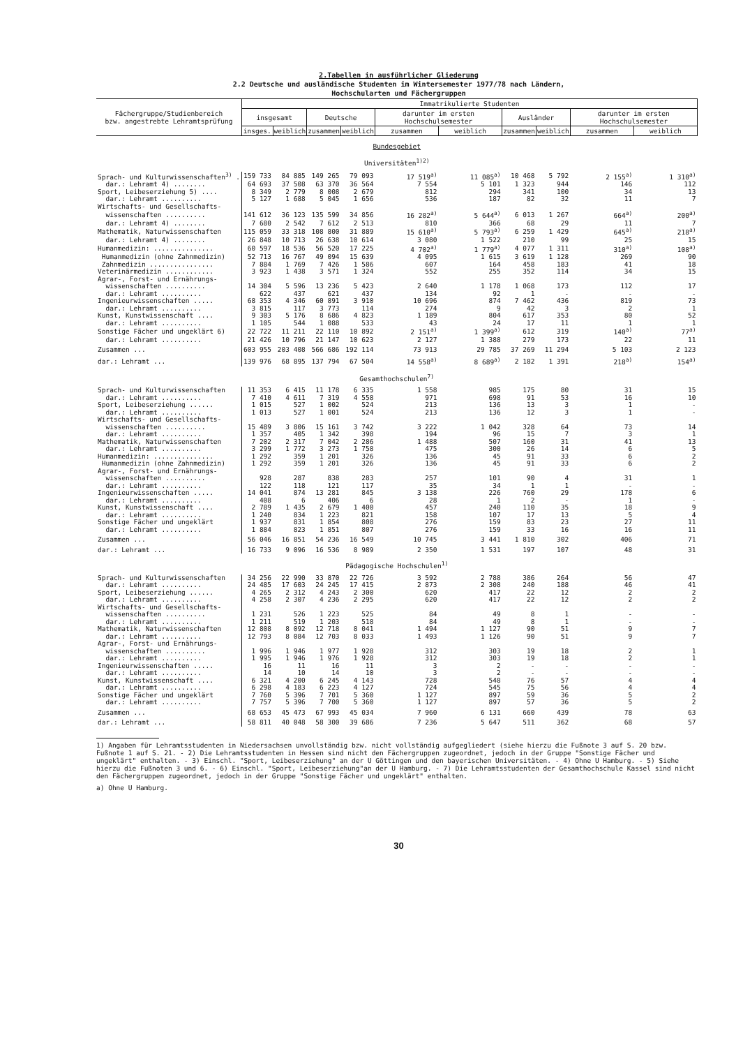2.Tabellen in ausführlicher Gliederung
2.2 Deutsche und ausländische Studenten im Wintersemester 1977/78 nach Ländern,
Hochschularten und Fächergruppen
| Fächergruppe/Studienbereich bzw. angestrebte Lehramtsprüfung | Immatrikulierte Studenten | | | | | | | | | |
| --- | --- | --- | --- | --- | --- | --- | --- | --- | --- | --- |
| | insgesamt | | Deutsche | | darunter im ersten Hochschulsemester | | Ausländer | | darunter im ersten Hochschulsemester | |
| | insges. | weiblich | zusammen | weiblich | zusammen | weiblich | zusammen | weiblich | zusammen | weiblich |
| Bundesgebiet Universitäten<sup>1)2)</sup> | | | | | | | | | | |
| Sprach- und Kulturwissenschaften<sup>3)</sup> . | 159 733 | 84 885 | 149 265 | 79 093 | 17 519<sup>a)</sup> | 11 085<sup>a)</sup> | 10 468 | 5 792 | 2 155<sup>a)</sup> | 1 310<sup>a)</sup> |
| dar.: Lehramt 4) ........ | 64 693 | 37 508 | 63 370 | 36 564 | 7 554 | 5 101 | 1 323 | 944 | 146 | 112 |
| Sport, Leibeserziehung 5) .... | 8 349 | 2 779 | 8 008 | 2 679 | 812 | 294 | 341 | 100 | 34 | 13 |
| dar.: Lehramt .......... | 5 127 | 1 688 | 5 045 | 1 656 | 536 | 187 | 82 | 32 | 11 | 7 |
| Wirtschafts- und Gesellschafts- | | | | | | | | | | |
| wissenschaften .......... | 141 612 | 36 123 | 135 599 | 34 856 | 16 282<sup>a)</sup> | 5 644<sup>a)</sup> | 6 013 | 1 267 | 664<sup>a)</sup> | 200<sup>a)</sup> |
| dar.: Lehramt 4) ........ | 7 680 | 2 542 | 7 612 | 2 513 | 810 | 366 | 68 | 29 | 11 | 7 |
| Mathematik, Naturwissenschaften | 115 059 | 33 318 | 108 800 | 31 889 | 15 610<sup>a)</sup> | 5 793<sup>a)</sup> | 6 259 | 1 429 | 645<sup>a)</sup> | 218<sup>a)</sup> |
| dar.: Lehramt 4) ........ | 26 848 | 10 713 | 26 638 | 10 614 | 3 080 | 1 522 | 210 | 99 | 25 | 15 |
| Humanmedizin: ............... | 60 597 | 18 536 | 56 520 | 17 225 | 4 702<sup>a)</sup> | 1 779<sup>a)</sup> | 4 077 | 1 311 | 310<sup>a)</sup> | 108<sup>a)</sup> |
| Humanmedizin (ohne Zahnmedizin) | 52 713 | 16 767 | 49 094 | 15 639 | 4 095 | 1 615 | 3 619 | 1 128 | 269 | 90 |
| Zahnmedizin ................ | 7 884 | 1 769 | 7 426 | 1 586 | 607 | 164 | 458 | 183 | 41 | 18 |
| Veterinärmedizin ............ | 3 923 | 1 438 | 3 571 | 1 324 | 552 | 255 | 352 | 114 | 34 | 15 |
| Agrar-, Forst- und Ernährungs- | | | | | | | | | | |
| wissenschaften .......... | 14 304 | 5 596 | 13 236 | 5 423 | 2 640 | 1 178 | 1 068 | 173 | 112 | 17 |
| dar.: Lehramt .......... | 622 | 437 | 621 | 437 | 134 | 92 | 1 | - | - | - |
| Ingenieurwissenschaften ..... | 68 353 | 4 346 | 60 891 | 3 910 | 10 696 | 874 | 7 462 | 436 | 819 | 73 |
| dar.: Lehramt .......... | 3 815 | 117 | 3 773 | 114 | 274 | 9 | 42 | 3 | 2 | 1 |
| Kunst, Kunstwissenschaft .... | 9 303 | 5 176 | 8 686 | 4 823 | 1 189 | 804 | 617 | 353 | 80 | 52 |
| dar.: Lehramt .......... | 1 105 | 544 | 1 088 | 533 | 43 | 24 | 17 | 11 | 1 | 1 |
| Sonstige Fächer und ungeklärt 6) | 22 722 | 11 211 | 22 110 | 10 892 | 2 151<sup>a)</sup> | 1 399<sup>a)</sup> | 612 | 319 | 140<sup>a)</sup> | 77<sup>a)</sup> |
| dar.: Lehramt .......... | 21 426 | 10 796 | 21 147 | 10 623 | 2 127 | 1 388 | 279 | 173 | 22 | 11 |
| Zusammen ... | 603 955 | 203 408 | 566 686 | 192 114 | 73 913 | 29 785 | 37 269 | 11 294 | 5 103 | 2 123 |
| dar.: Lehramt ... | 139 976 | 68 895 | 137 794 | 67 504 | 14 558<sup>a)</sup> | 8 689<sup>a)</sup> | 2 182 | 1 391 | 218<sup>a)</sup> | 154<sup>a)</sup> |
| Gesamthochschulen<sup>7)</sup> | | | | | | | | | | |
| Sprach- und Kulturwissenschaften | 11 353 | 6 415 | 11 178 | 6 335 | 1 558 | 985 | 175 | 80 | 31 | 15 |
| dar.: Lehramt .......... | 7 410 | 4 611 | 7 319 | 4 558 | 971 | 698 | 91 | 53 | 16 | 10 |
| Sport, Leibeserziehung ...... | 1 015 | 527 | 1 002 | 524 | 213 | 136 | 13 | 3 | 1 | - |
| dar.: Lehramt .......... | 1 013 | 527 | 1 001 | 524 | 213 | 136 | 12 | 3 | 1 | - |
| Wirtschafts- und Gesellschafts- | | | | | | | | | | |
| wissenschaften .......... | 15 489 | 3 806 | 15 161 | 3 742 | 3 222 | 1 042 | 328 | 64 | 73 | 14 |
| dar.: Lehramt .......... | 1 357 | 405 | 1 342 | 398 | 194 | 96 | 15 | 7 | 3 | 1 |
| Mathematik, Naturwissenschaften | 7 202 | 2 317 | 7 042 | 2 286 | 1 488 | 507 | 160 | 31 | 41 | 13 |
| dar.: Lehramt .......... | 3 299 | 1 772 | 3 273 | 1 758 | 475 | 300 | 26 | 14 | 6 | 5 |
| Humanmedizin: ............... | 1 292 | 359 | 1 201 | 326 | 136 | 45 | 91 | 33 | 6 | 2 |
| Humanmedizin (ohne Zahnmedizin) | 1 292 | 359 | 1 201 | 326 | 136 | 45 | 91 | 33 | 6 | 2 |
| Agrar-, Forst- und Ernährungs- | | | | | | | | | | |
| wissenschaften .......... | 928 | 287 | 838 | 283 | 257 | 101 | 90 | 4 | 31 | 1 |
| dar.: Lehramt .......... | 122 | 118 | 121 | 117 | 35 | 34 | 1 | 1 | - | - |
| Ingenieurwissenschaften ..... | 14 041 | 874 | 13 281 | 845 | 3 138 | 226 | 760 | 29 | 178 | 6 |
| dar.: Lehramt .......... | 408 | 6 | 406 | 6 | 28 | 1 | 2 | - | 1 | - |
| Kunst, Kunstwissenschaft .... | 2 789 | 1 435 | 2 679 | 1 400 | 457 | 240 | 110 | 35 | 18 | 9 |
| dar.: Lehramt .......... | 1 240 | 834 | 1 223 | 821 | 158 | 107 | 17 | 13 | 5 | 4 |
| Sonstige Fächer und ungeklärt | 1 937 | 831 | 1 854 | 808 | 276 | 159 | 83 | 23 | 27 | 11 |
| dar.: Lehramt .......... | 1 884 | 823 | 1 851 | 807 | 276 | 159 | 33 | 16 | 16 | 11 |
| Zusammen ... | 56 046 | 16 851 | 54 236 | 16 549 | 10 745 | 3 441 | 1 810 | 302 | 406 | 71 |
| dar.: Lehramt ... | 16 733 | 9 096 | 16 536 | 8 989 | 2 350 | 1 531 | 197 | 107 | 48 | 31 |
| Pädagogische Hochschulen<sup>1)</sup> | | | | | | | | | | |
| Sprach- und Kulturwissenschaften | 34 256 | 22 990 | 33 870 | 22 726 | 3 592 | 2 788 | 386 | 264 | 56 | 47 |
| dar.: Lehramt .......... | 24 485 | 17 603 | 24 245 | 17 415 | 2 873 | 2 308 | 240 | 188 | 46 | 41 |
| Sport, Leibeserziehung ...... | 4 265 | 2 312 | 4 243 | 2 300 | 620 | 417 | 22 | 12 | 2 | 2 |
| dar.: Lehramt .......... | 4 258 | 2 307 | 4 236 | 2 295 | 620 | 417 | 22 | 12 | 2 | 2 |
| Wirtschafts- und Gesellschafts- | | | | | | | | | | |
| wissenschaften .......... | 1 231 | 526 | 1 223 | 525 | 84 | 49 | 8 | 1 | - | - |
| dar.: Lehramt .......... | 1 211 | 519 | 1 203 | 518 | 84 | 49 | 8 | 1 | - | - |
| Mathematik, Naturwissenschaften | 12 808 | 8 092 | 12 718 | 8 041 | 1 494 | 1 127 | 90 | 51 | 9 | 7 |
| dar.: Lehramt .......... | 12 793 | 8 084 | 12 703 | 8 033 | 1 493 | 1 126 | 90 | 51 | 9 | 7 |
| Agrar-, Forst- und Ernährungs- | | | | | | | | | | |
| wissenschaften .......... | 1 996 | 1 946 | 1 977 | 1 928 | 312 | 303 | 19 | 18 | 2 | 1 |
| dar.: Lehramt .......... | 1 995 | 1 946 | 1 976 | 1 928 | 312 | 303 | 19 | 18 | 2 | 1 |
| Ingenieurwissenschaften ..... | 16 | 11 | 16 | 11 | 3 | 2 | - | - | - | - |
| dar.: Lehramt .......... | 14 | 10 | 14 | 10 | 3 | 2 | - | - | - | - |
| Kunst, Kunstwissenschaft .... | 6 321 | 4 200 | 6 245 | 4 143 | 728 | 548 | 76 | 57 | 4 | 4 |
| dar.: Lehramt .......... | 6 298 | 4 183 | 6 223 | 4 127 | 724 | 545 | 75 | 56 | 4 | 4 |
| Sonstige Fächer und ungeklärt | 7 760 | 5 396 | 7 701 | 5 360 | 1 127 | 897 | 59 | 36 | 5 | 2 |
| dar.: Lehramt .......... | 7 757 | 5 396 | 7 700 | 5 360 | 1 127 | 897 | 57 | 36 | 5 | 2 |
| Zusammen ... | 68 653 | 45 473 | 67 993 | 45 034 | 7 960 | 6 131 | 660 | 439 | 78 | 63 |
| dar.: Lehramt ... | 58 811 | 40 048 | 58 300 | 39 686 | 7 236 | 5 647 | 511 | 362 | 68 | 57 |
1) Angaben für Lehramtsstudenten in Niedersachsen unvollständig bzw. nicht vollständig aufgegliedert (siehe hierzu die Fußnote 3 auf S. 20 bzw. Fußnote 1 auf S. 21. - 2) Die Lehramtsstudenten in Hessen sind nicht den Fächergruppen zugeordnet, jedoch in der Gruppe "Sonstige Fächer und ungeklärt" enthalten. - 3) Einschl. "Sport, Leibeserziehung" an der U Göttingen und den bayerischen Universitäten. - 4) Ohne U Hamburg. - 5) Siehe hierzu die Fußnoten 3 und 6. - 6) Einschl. "Sport, Leibeserziehung"an der U Hamburg. - 7) Die Lehramtsstudenten der Gesamthochschule Kassel sind nicht den Fächergruppen zugeordnet, jedoch in der Gruppe "Sonstige Fächer und ungeklärt" enthalten.
a) Ohne U Hamburg.
30